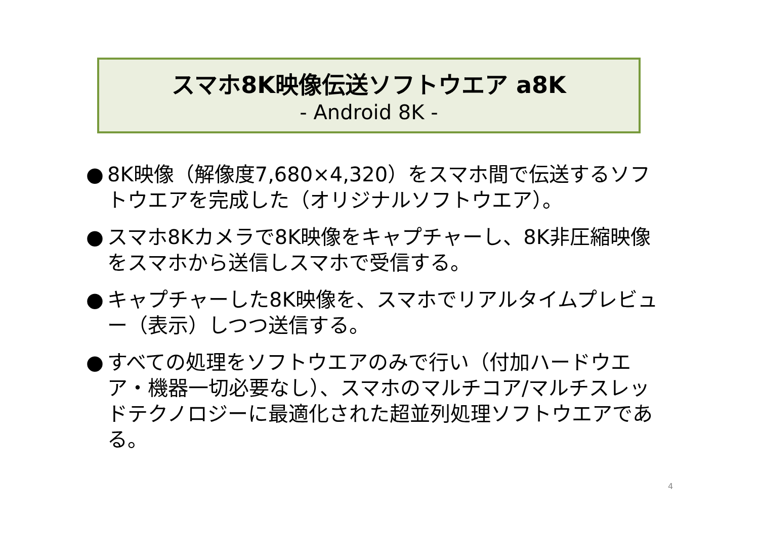スマホ8K映像伝送ソフトウエア a8K
- Android 8K -
● 8K映像（解像度7,680×4,320）をスマホ間で伝送するソフトウエアを完成した（オリジナルソフトウエア）。
● スマホ8Kカメラで8K映像をキャプチャーし、8K非圧縮映像をスマホから送信しスマホで受信する。
● キャプチャーした8K映像を、スマホでリアルタイムプレビュー（表示）しつつ送信する。
● すべての処理をソフトウエアのみで行い（付加ハードウエア・機器一切必要なし）、スマホのマルチコア/マルチスレッドテクノロジーに最適化された超並列処理ソフトウエアである。
4